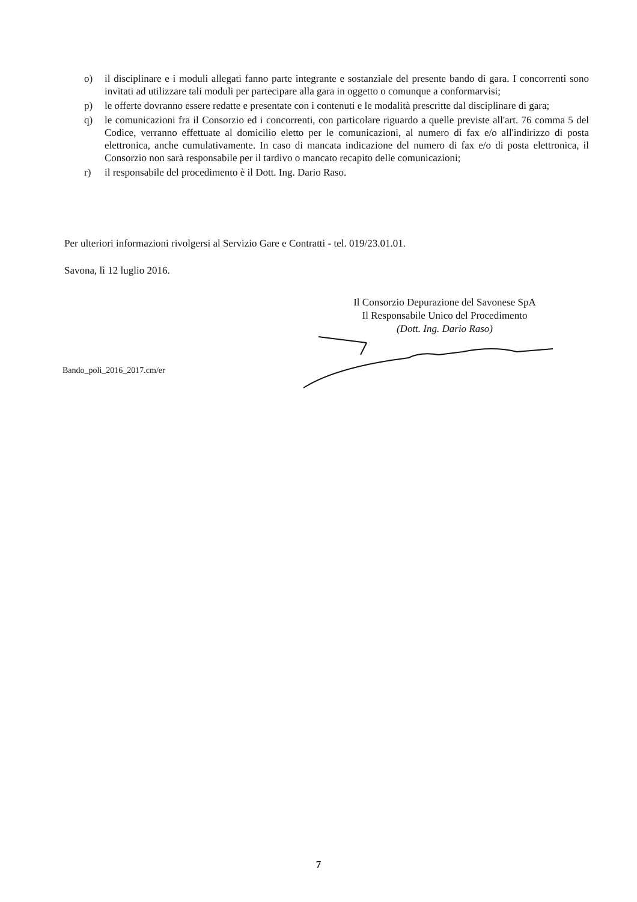o) il disciplinare e i moduli allegati fanno parte integrante e sostanziale del presente bando di gara. I concorrenti sono invitati ad utilizzare tali moduli per partecipare alla gara in oggetto o comunque a conformarvisi;
p) le offerte dovranno essere redatte e presentate con i contenuti e le modalità prescritte dal disciplinare di gara;
q) le comunicazioni fra il Consorzio ed i concorrenti, con particolare riguardo a quelle previste all'art. 76 comma 5 del Codice, verranno effettuate al domicilio eletto per le comunicazioni, al numero di fax e/o all'indirizzo di posta elettronica, anche cumulativamente. In caso di mancata indicazione del numero di fax e/o di posta elettronica, il Consorzio non sarà responsabile per il tardivo o mancato recapito delle comunicazioni;
r) il responsabile del procedimento è il Dott. Ing. Dario Raso.
Per ulteriori informazioni rivolgersi al Servizio Gare e Contratti - tel. 019/23.01.01.
Savona, lì 12 luglio 2016.
Il Consorzio Depurazione del Savonese SpA
Il Responsabile Unico del Procedimento
(Dott. Ing. Dario Raso)
Bando_poli_2016_2017.cm/er
7